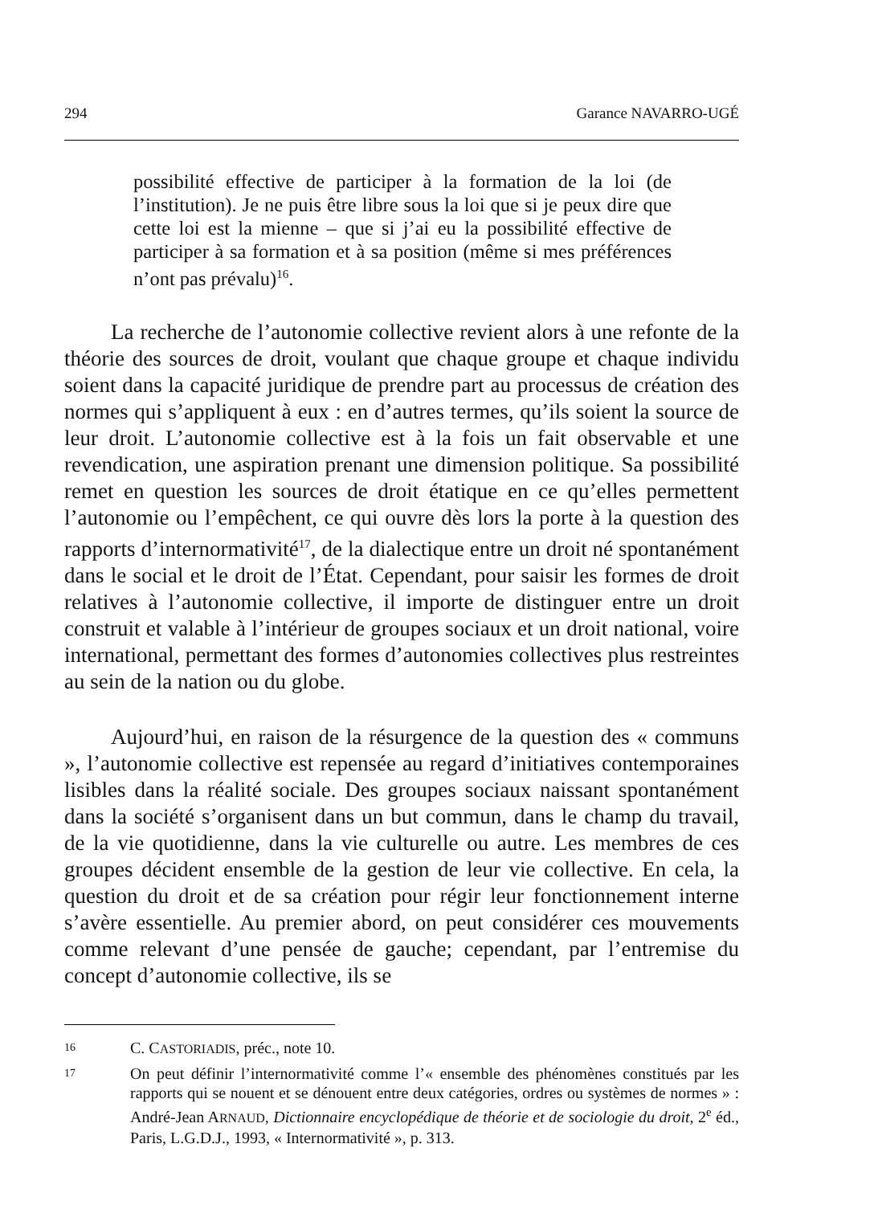294 Garance NAVARRO-UGÉ
possibilité effective de participer à la formation de la loi (de l’institution). Je ne puis être libre sous la loi que si je peux dire que cette loi est la mienne – que si j’ai eu la possibilité effective de participer à sa formation et à sa position (même si mes préférences n’ont pas prévalu)<sup>16</sup>.
La recherche de l’autonomie collective revient alors à une refonte de la théorie des sources de droit, voulant que chaque groupe et chaque individu soient dans la capacité juridique de prendre part au processus de création des normes qui s’appliquent à eux : en d’autres termes, qu’ils soient la source de leur droit. L’autonomie collective est à la fois un fait observable et une revendication, une aspiration prenant une dimension politique. Sa possibilité remet en question les sources de droit étatique en ce qu’elles permettent l’autonomie ou l’empêchent, ce qui ouvre dès lors la porte à la question des rapports d’internormativité<sup>17</sup>, de la dialectique entre un droit né spontanément dans le social et le droit de l’État. Cependant, pour saisir les formes de droit relatives à l’autonomie collective, il importe de distinguer entre un droit construit et valable à l’intérieur de groupes sociaux et un droit national, voire international, permettant des formes d’autonomies collectives plus restreintes au sein de la nation ou du globe.
Aujourd’hui, en raison de la résurgence de la question des « communs », l’autonomie collective est repensée au regard d’initiatives contemporaines lisibles dans la réalité sociale. Des groupes sociaux naissant spontanément dans la société s’organisent dans un but commun, dans le champ du travail, de la vie quotidienne, dans la vie culturelle ou autre. Les membres de ces groupes décident ensemble de la gestion de leur vie collective. En cela, la question du droit et de sa création pour régir leur fonctionnement interne s’avère essentielle. Au premier abord, on peut considérer ces mouvements comme relevant d’une pensée de gauche; cependant, par l’entremise du concept d’autonomie collective, ils se
16 C. CASTORIADIS, préc., note 10.
17 On peut définir l’internormativité comme l’« ensemble des phénomènes constitués par les rapports qui se nouent et se dénouent entre deux catégories, ordres ou systèmes de normes » : André-Jean ARNAUD, Dictionnaire encyclopédique de théorie et de sociologie du droit, 2<sup>e</sup> éd., Paris, L.G.D.J., 1993, « Internormativité », p. 313.